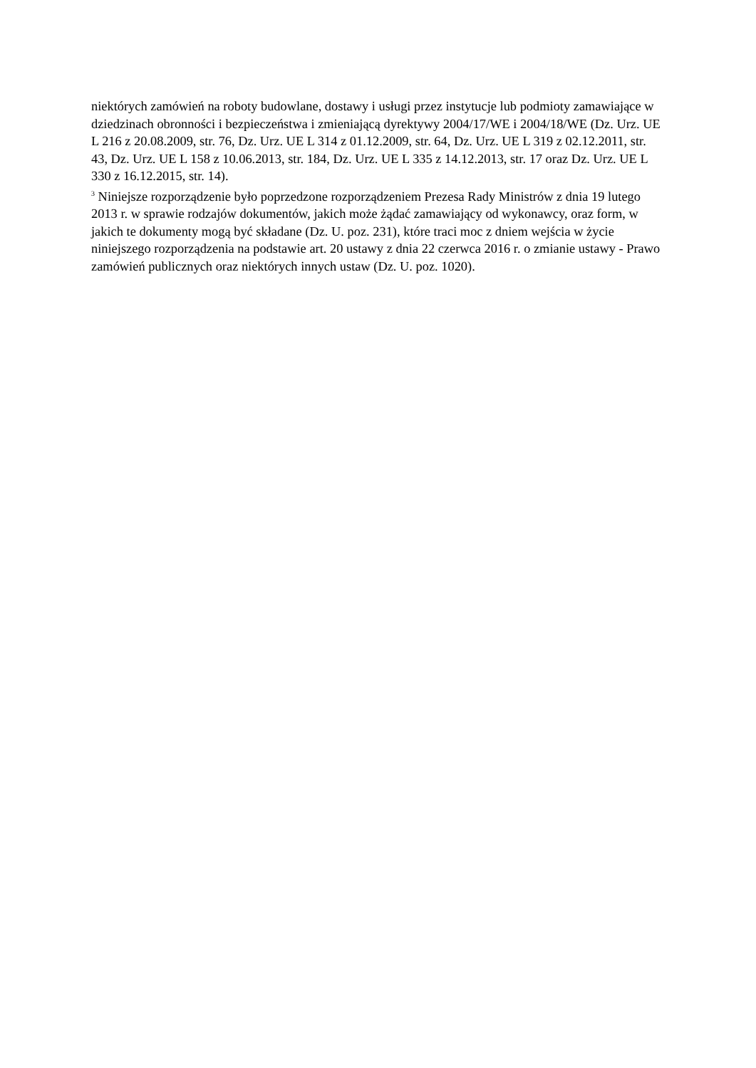niektórych zamówień na roboty budowlane, dostawy i usługi przez instytucje lub podmioty zamawiające w dziedzinach obronności i bezpieczeństwa i zmieniającą dyrektywy 2004/17/WE i 2004/18/WE (Dz. Urz. UE L 216 z 20.08.2009, str. 76, Dz. Urz. UE L 314 z 01.12.2009, str. 64, Dz. Urz. UE L 319 z 02.12.2011, str. 43, Dz. Urz. UE L 158 z 10.06.2013, str. 184, Dz. Urz. UE L 335 z 14.12.2013, str. 17 oraz Dz. Urz. UE L 330 z 16.12.2015, str. 14).
<sup>3</sup> Niniejsze rozporządzenie było poprzedzone rozporządzeniem Prezesa Rady Ministrów z dnia 19 lutego 2013 r. w sprawie rodzajów dokumentów, jakich może żądać zamawiający od wykonawcy, oraz form, w jakich te dokumenty mogą być składane (Dz. U. poz. 231), które traci moc z dniem wejścia w życie niniejszego rozporządzenia na podstawie art. 20 ustawy z dnia 22 czerwca 2016 r. o zmianie ustawy - Prawo zamówień publicznych oraz niektórych innych ustaw (Dz. U. poz. 1020).